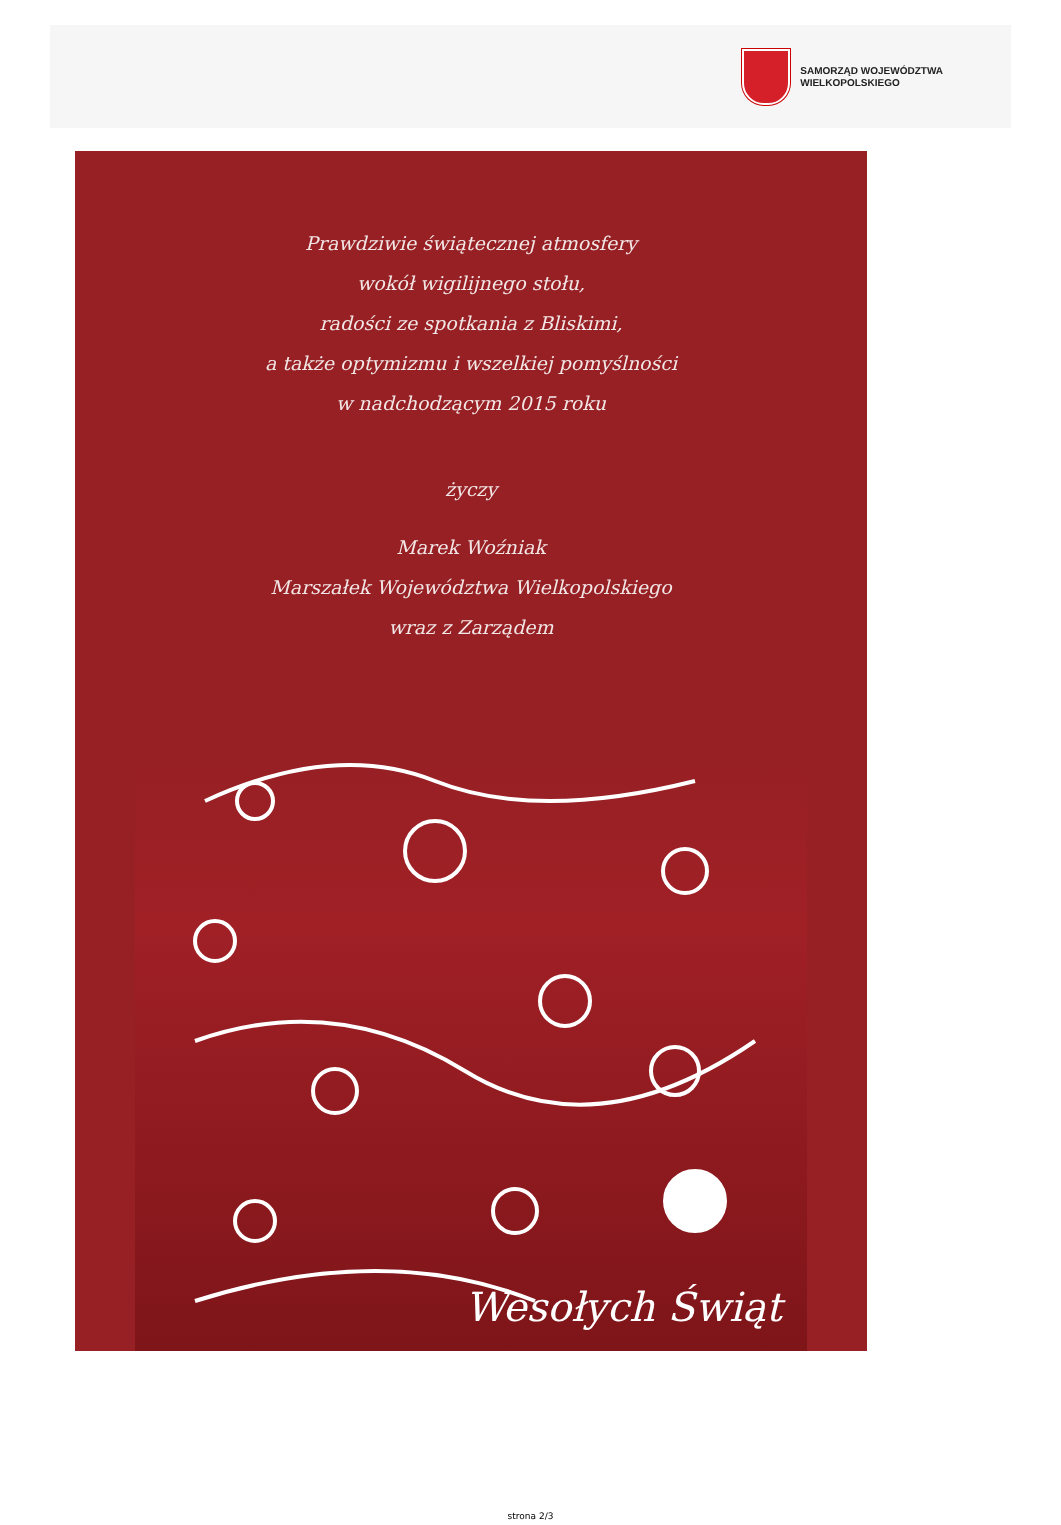SAMORZĄD WOJEWÓDZTWA
WIELKOPOLSKIEGO
Prawdziwie świątecznej atmosfery
wokół wigilijnego stołu,
radości ze spotkania z Bliskimi,
a także optymizmu i wszelkiej pomyślności
w nadchodzącym 2015 roku
życzy
Marek Woźniak
Marszałek Województwa Wielkopolskiego
wraz z Zarządem
Wesołych Świąt
strona 2/3